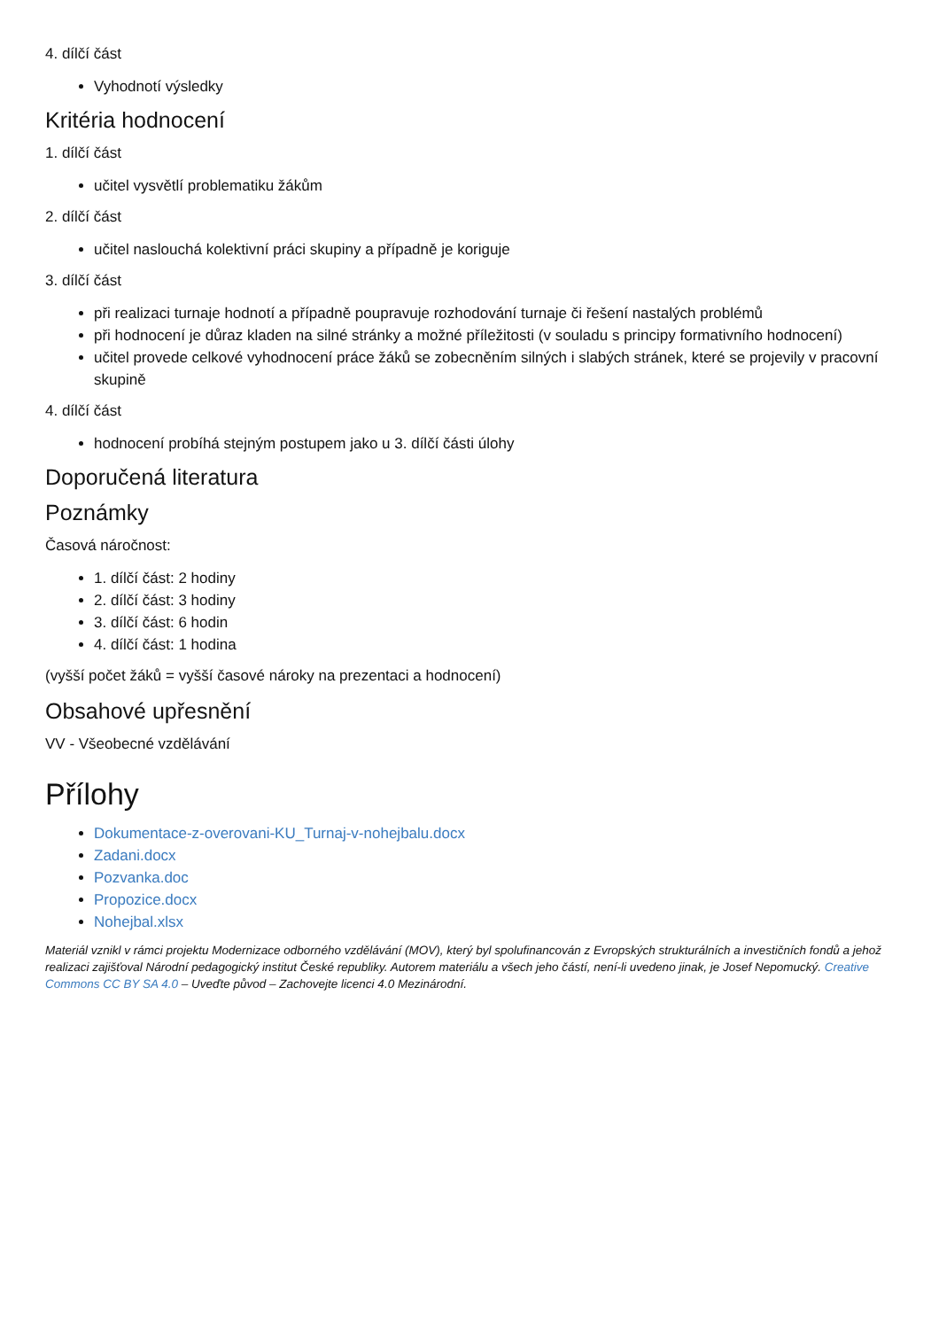4. dílčí část
Vyhodnotí výsledky
Kritéria hodnocení
1. dílčí část
učitel vysvětlí problematiku žákům
2. dílčí část
učitel naslouchá kolektivní práci skupiny a případně je koriguje
3. dílčí část
při realizaci turnaje hodnotí a případně poupravuje rozhodování turnaje či řešení nastalých problémů
při hodnocení je důraz kladen na silné stránky a možné příležitosti (v souladu s principy formativního hodnocení)
učitel provede celkové vyhodnocení práce žáků se zobecněním silných i slabých stránek, které se projevily v pracovní skupině
4. dílčí část
hodnocení probíhá stejným postupem jako u 3. dílčí části úlohy
Doporučená literatura
Poznámky
Časová náročnost:
1. dílčí část: 2 hodiny
2. dílčí část: 3 hodiny
3. dílčí část: 6 hodin
4. dílčí část: 1 hodina
(vyšší počet žáků = vyšší časové nároky na prezentaci a hodnocení)
Obsahové upřesnění
VV - Všeobecné vzdělávání
Přílohy
Dokumentace-z-overovani-KU_Turnaj-v-nohejbalu.docx
Zadani.docx
Pozvanka.doc
Propozice.docx
Nohejbal.xlsx
Materiál vznikl v rámci projektu Modernizace odborného vzdělávání (MOV), který byl spolufinancován z Evropských strukturálních a investičních fondů a jehož realizaci zajišťoval Národní pedagogický institut České republiky. Autorem materiálu a všech jeho částí, není-li uvedeno jinak, je Josef Nepomucký. Creative Commons CC BY SA 4.0 – Uveďte původ – Zachovejte licenci 4.0 Mezinárodní.